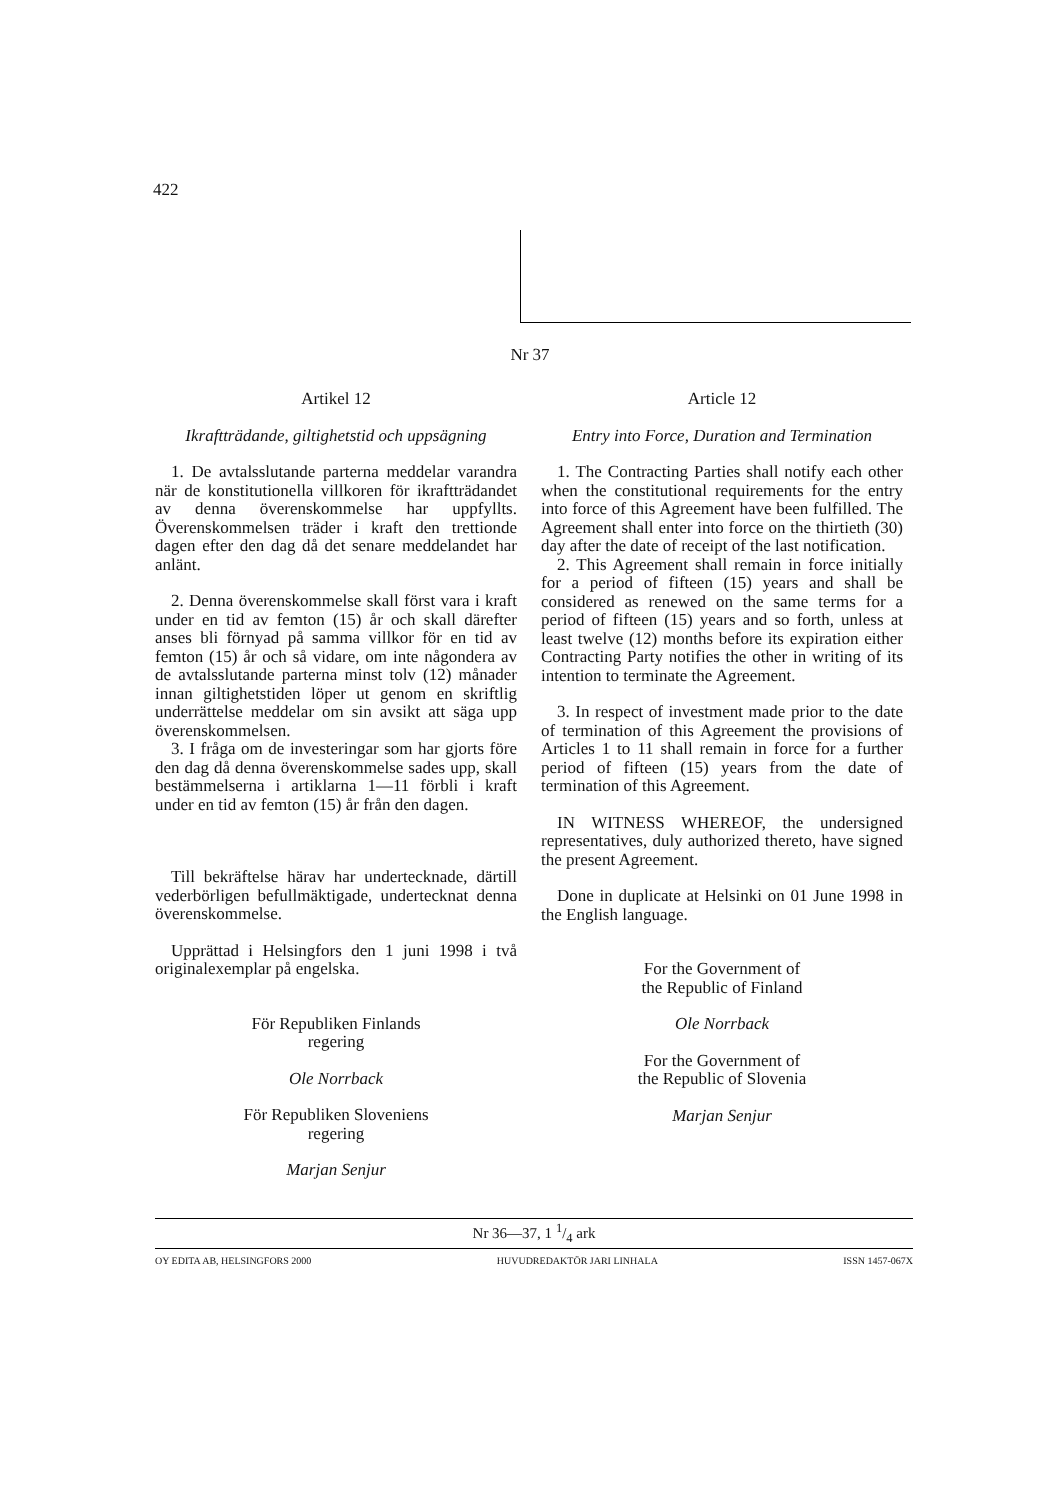422
Nr 37
Artikel 12
Ikraftträdande, giltighetstid och uppsägning
1. De avtalsslutande parterna meddelar varandra när de konstitutionella villkoren för ikraftträdandet av denna överenskommelse har uppfyllts. Överenskommelsen träder i kraft den trettionde dagen efter den dag då det senare meddelandet har anlänt.
2. Denna överenskommelse skall först vara i kraft under en tid av femton (15) år och skall därefter anses bli förnyad på samma villkor för en tid av femton (15) år och så vidare, om inte någondera av de avtalsslutande parterna minst tolv (12) månader innan giltighetstiden löper ut genom en skriftlig underrättelse meddelar om sin avsikt att säga upp överenskommelsen.
3. I fråga om de investeringar som har gjorts före den dag då denna överenskommelse sades upp, skall bestämmelserna i artiklarna 1—11 förbli i kraft under en tid av femton (15) år från den dagen.
Till bekräftelse härav har undertecknade, därtill vederbörligen befullmäktigade, undertecknat denna överenskommelse.
Upprättad i Helsingfors den 1 juni 1998 i två originalexemplar på engelska.
För Republiken Finlands
regering
Ole Norrback
För Republiken Sloveniens
regering
Marjan Senjur
Article 12
Entry into Force, Duration and Termination
1. The Contracting Parties shall notify each other when the constitutional requirements for the entry into force of this Agreement have been fulfilled. The Agreement shall enter into force on the thirtieth (30) day after the date of receipt of the last notification.
2. This Agreement shall remain in force initially for a period of fifteen (15) years and shall be considered as renewed on the same terms for a period of fifteen (15) years and so forth, unless at least twelve (12) months before its expiration either Contracting Party notifies the other in writing of its intention to terminate the Agreement.
3. In respect of investment made prior to the date of termination of this Agreement the provisions of Articles 1 to 11 shall remain in force for a further period of fifteen (15) years from the date of termination of this Agreement.
IN WITNESS WHEREOF, the undersigned representatives, duly authorized thereto, have signed the present Agreement.
Done in duplicate at Helsinki on 01 June 1998 in the English language.
For the Government of
the Republic of Finland
Ole Norrback
For the Government of
the Republic of Slovenia
Marjan Senjur
Nr 36—37, 1 1/4 ark
OY EDITA AB, HELSINGFORS 2000 HUVUDREDAKTÖR JARI LINHALA ISSN 1457-067X